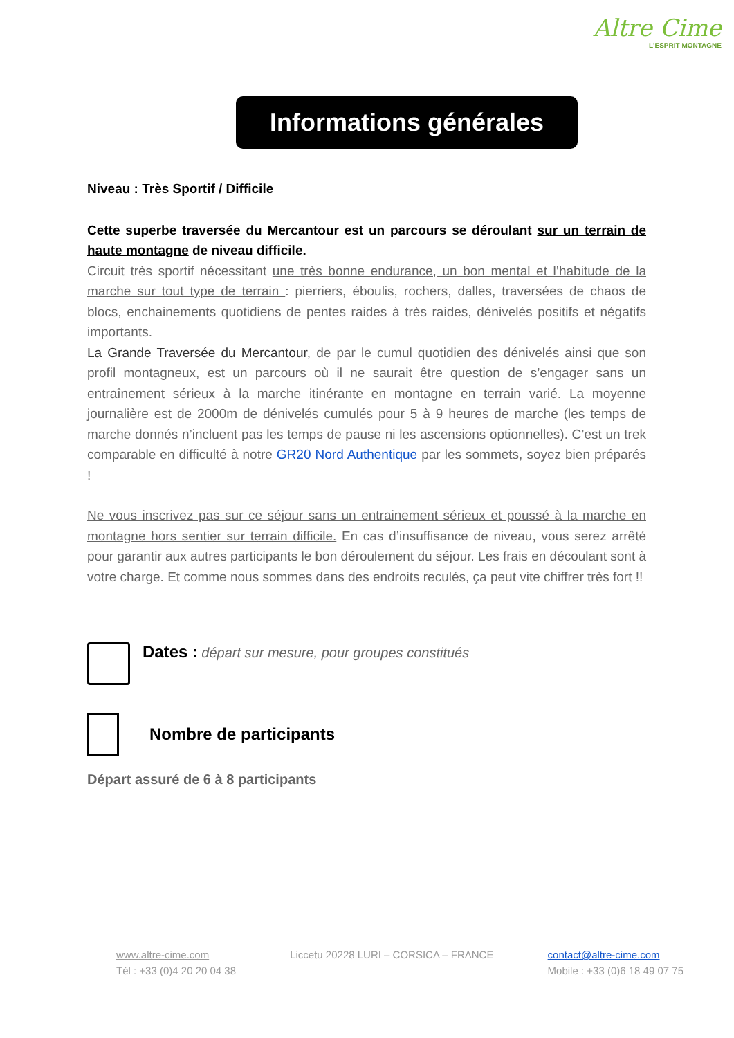Altre Cime
L'ESPRIT MONTAGNE
Informations générales
Niveau : Très Sportif / Difficile
Cette superbe traversée du Mercantour est un parcours se déroulant sur un terrain de haute montagne de niveau difficile.
Circuit très sportif nécessitant une très bonne endurance, un bon mental et l’habitude de la marche sur tout type de terrain : pierriers, éboulis, rochers, dalles, traversées de chaos de blocs, enchainements quotidiens de pentes raides à très raides, dénivelés positifs et négatifs importants.
La Grande Traversée du Mercantour, de par le cumul quotidien des dénivelés ainsi que son profil montagneux, est un parcours où il ne saurait être question de s’engager sans un entraînement sérieux à la marche itinérante en montagne en terrain varié. La moyenne journalière est de 2000m de dénivelés cumulés pour 5 à 9 heures de marche (les temps de marche donnés n’incluent pas les temps de pause ni les ascensions optionnelles). C’est un trek comparable en difficulté à notre GR20 Nord Authentique par les sommets, soyez bien préparés !
Ne vous inscrivez pas sur ce séjour sans un entrainement sérieux et poussé à la marche en montagne hors sentier sur terrain difficile. En cas d’insuffisance de niveau, vous serez arrêté pour garantir aux autres participants le bon déroulement du séjour. Les frais en découlant sont à votre charge. Et comme nous sommes dans des endroits reculés, ça peut vite chiffrer très fort !!
Dates : départ sur mesure, pour groupes constitués
Nombre de participants
Départ assuré de 6 à 8 participants
www.altre-cime.com
Tél : +33 (0)4 20 20 04 38
Liccetu 20228 LURI – CORSICA – FRANCE
contact@altre-cime.com
Mobile : +33 (0)6 18 49 07 75